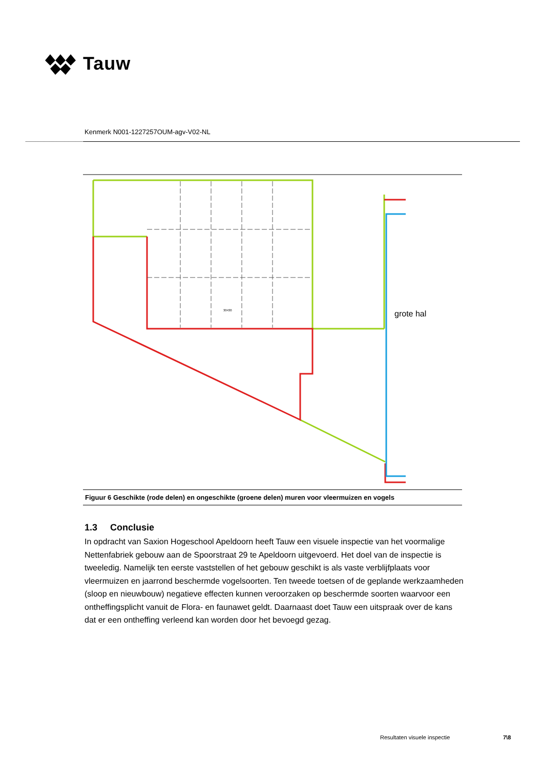Tauw
Kenmerk N001-1227257OUM-agv-V02-NL
grote hal
30430
Figuur 6 Geschikte (rode delen) en ongeschikte (groene delen) muren voor vleermuizen en vogels
1.3 Conclusie
In opdracht van Saxion Hogeschool Apeldoorn heeft Tauw een visuele inspectie van het voormalige Nettenfabriek gebouw aan de Spoorstraat 29 te Apeldoorn uitgevoerd. Het doel van de inspectie is tweeledig. Namelijk ten eerste vaststellen of het gebouw geschikt is als vaste verblijfplaats voor vleermuizen en jaarrond beschermde vogelsoorten. Ten tweede toetsen of de geplande werkzaamheden (sloop en nieuwbouw) negatieve effecten kunnen veroorzaken op beschermde soorten waarvoor een ontheffingsplicht vanuit de Flora- en faunawet geldt. Daarnaast doet Tauw een uitspraak over de kans dat er een ontheffing verleend kan worden door het bevoegd gezag.
Resultaten visuele inspectie 7\8